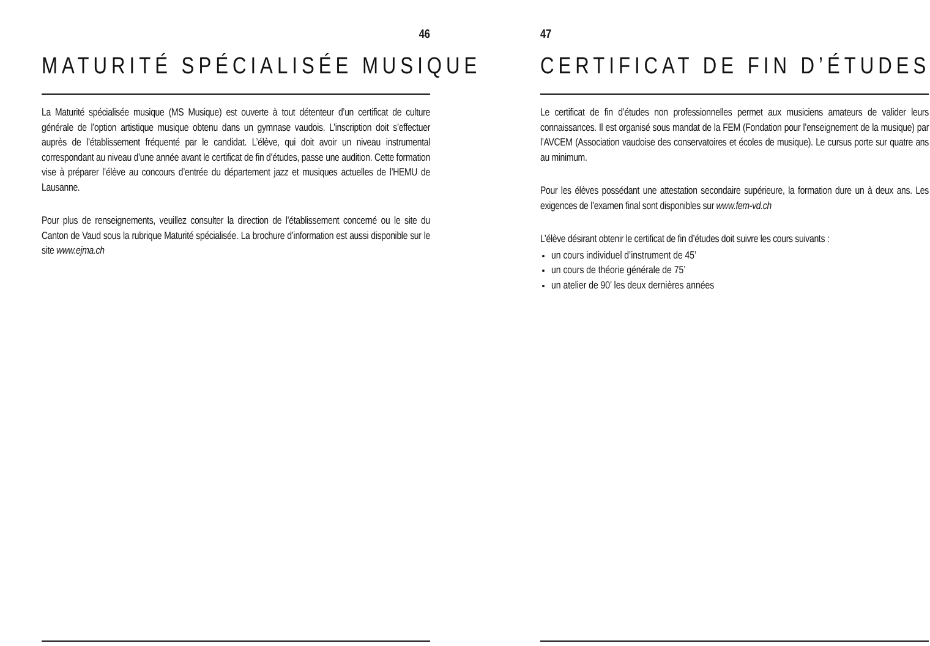46
MATURITÉ SPÉCIALISÉE MUSIQUE
La Maturité spécialisée musique (MS Musique) est ouverte à tout détenteur d’un certificat de culture générale de l’option artistique musique obtenu dans un gymnase vaudois. L’inscription doit s’effectuer auprès de l’établissement fréquenté par le candidat. L’élève, qui doit avoir un niveau instrumental correspondant au niveau d’une année avant le certificat de fin d’études, passe une audition. Cette formation vise à préparer l’élève au concours d’entrée du département jazz et musiques actuelles de l’HEMU de Lausanne.
Pour plus de renseignements, veuillez consulter la direction de l’établissement concerné ou le site du Canton de Vaud sous la rubrique Maturité spécialisée. La brochure d’information est aussi disponible sur le site www.ejma.ch
47
CERTIFICAT DE FIN D’ÉTUDES
Le certificat de fin d’études non professionnelles permet aux musiciens amateurs de valider leurs connaissances. Il est organisé sous mandat de la FEM (Fondation pour l’enseignement de la musique) par l’AVCEM (Association vaudoise des conservatoires et écoles de musique). Le cursus porte sur quatre ans au minimum.
Pour les élèves possédant une attestation secondaire supérieure, la formation dure un à deux ans. Les exigences de l’examen final sont disponibles sur www.fem-vd.ch
L’élève désirant obtenir le certificat de fin d’études doit suivre les cours suivants :
un cours individuel d’instrument de 45’
un cours de théorie générale de 75’
un atelier de 90’ les deux dernières années